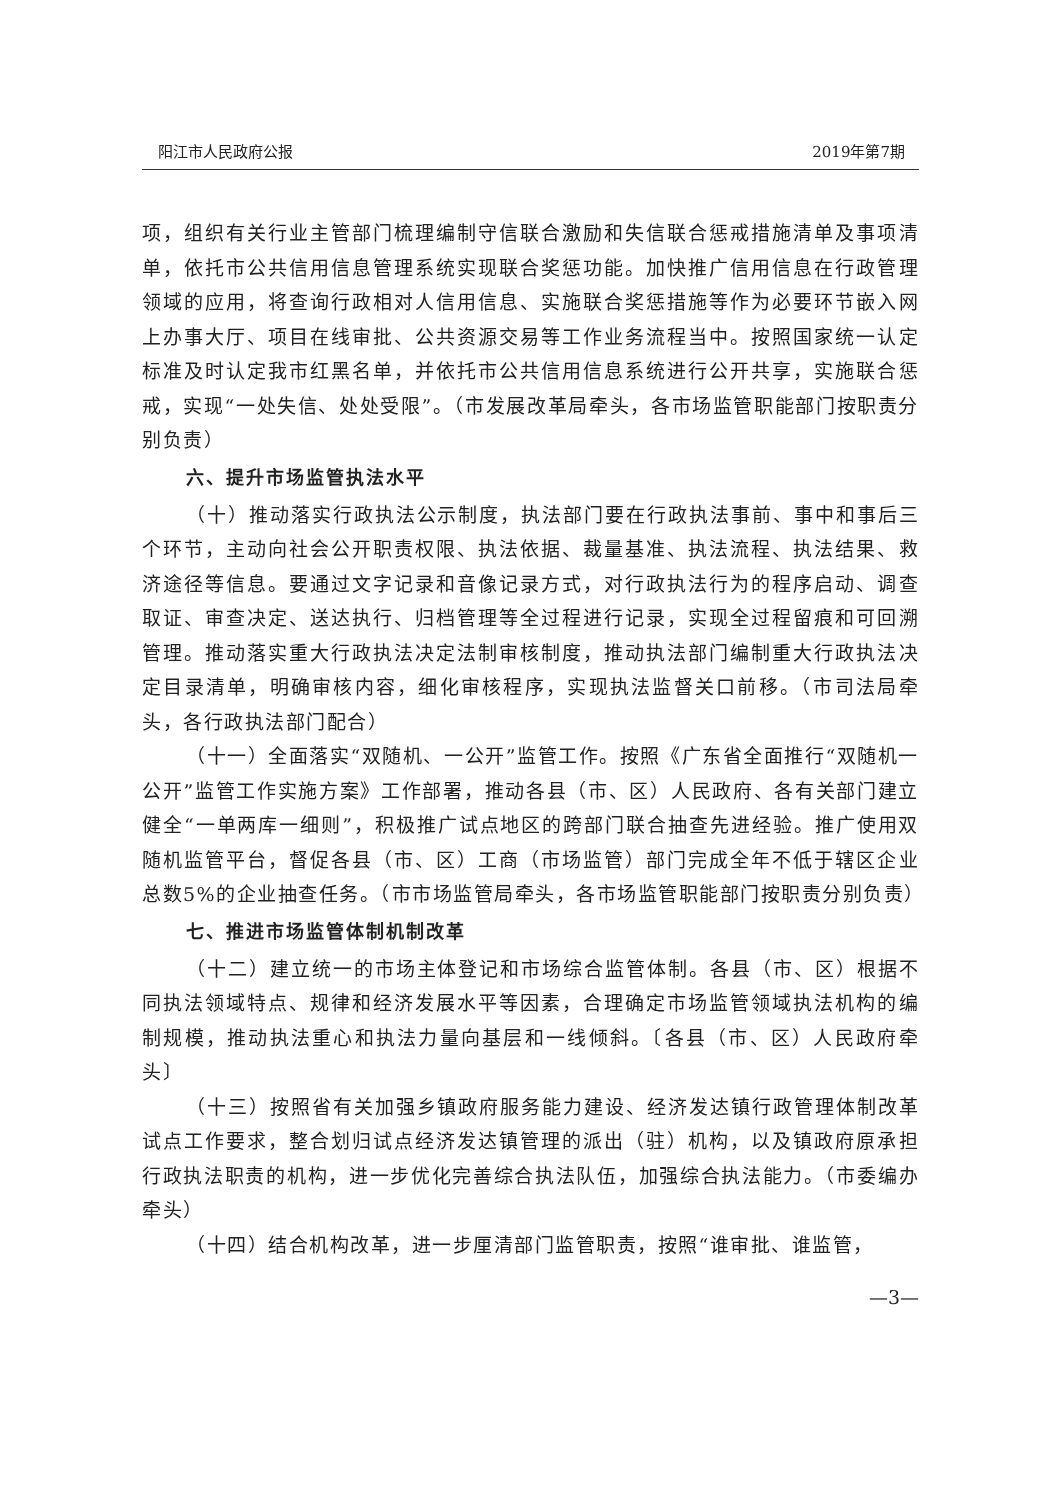阳江市人民政府公报 2019年第7期
项，组织有关行业主管部门梳理编制守信联合激励和失信联合惩戒措施清单及事项清单，依托市公共信用信息管理系统实现联合奖惩功能。加快推广信用信息在行政管理领域的应用，将查询行政相对人信用信息、实施联合奖惩措施等作为必要环节嵌入网上办事大厅、项目在线审批、公共资源交易等工作业务流程当中。按照国家统一认定标准及时认定我市红黑名单，并依托市公共信用信息系统进行公开共享，实施联合惩戒，实现“一处失信、处处受限”。（市发展改革局牵头，各市场监管职能部门按职责分别负责）
六、提升市场监管执法水平
（十）推动落实行政执法公示制度，执法部门要在行政执法事前、事中和事后三个环节，主动向社会公开职责权限、执法依据、裁量基准、执法流程、执法结果、救济途径等信息。要通过文字记录和音像记录方式，对行政执法行为的程序启动、调查取证、审查决定、送达执行、归档管理等全过程进行记录，实现全过程留痕和可回溯管理。推动落实重大行政执法决定法制审核制度，推动执法部门编制重大行政执法决定目录清单，明确审核内容，细化审核程序，实现执法监督关口前移。（市司法局牵头，各行政执法部门配合）
（十一）全面落实“双随机、一公开”监管工作。按照《广东省全面推行“双随机一公开”监管工作实施方案》工作部署，推动各县（市、区）人民政府、各有关部门建立健全“一单两库一细则”，积极推广试点地区的跨部门联合抽查先进经验。推广使用双随机监管平台，督促各县（市、区）工商（市场监管）部门完成全年不低于辖区企业总数5%的企业抽查任务。（市市场监管局牵头，各市场监管职能部门按职责分别负责）
七、推进市场监管体制机制改革
（十二）建立统一的市场主体登记和市场综合监管体制。各县（市、区）根据不同执法领域特点、规律和经济发展水平等因素，合理确定市场监管领域执法机构的编制规模，推动执法重心和执法力量向基层和一线倾斜。〔各县（市、区）人民政府牵头〕
（十三）按照省有关加强乡镇政府服务能力建设、经济发达镇行政管理体制改革试点工作要求，整合划归试点经济发达镇管理的派出（驻）机构，以及镇政府原承担行政执法职责的机构，进一步优化完善综合执法队伍，加强综合执法能力。（市委编办牵头）
（十四）结合机构改革，进一步厘清部门监管职责，按照“谁审批、谁监管，
—3—